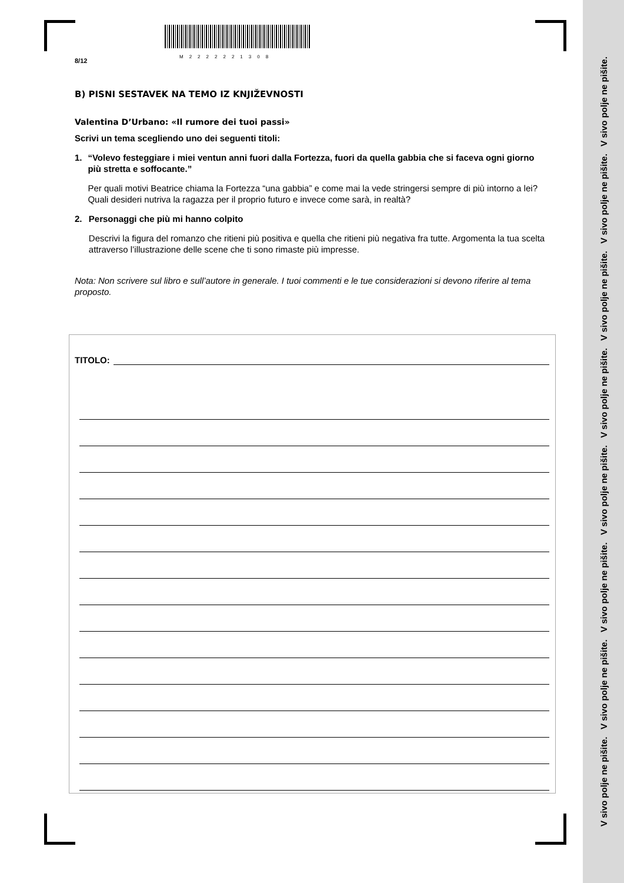M2222221308
8/12
B) PISNI SESTAVEK NA TEMO IZ KNJIŽEVNOSTI
Valentina D’Urbano: «Il rumore dei tuoi passi»
Scrivi un tema scegliendo uno dei seguenti titoli:
1.
“Volevo festeggiare i miei ventun anni fuori dalla Fortezza, fuori da quella gabbia che si faceva ogni giorno più stretta e soffocante.”
Per quali motivi Beatrice chiama la Fortezza “una gabbia” e come mai la vede stringersi sempre di più intorno a lei? Quali desideri nutriva la ragazza per il proprio futuro e invece come sarà, in realtà?
2.
Personaggi che più mi hanno colpito
Descrivi la figura del romanzo che ritieni più positiva e quella che ritieni più negativa fra tutte. Argomenta la tua scelta attraverso l’illustrazione delle scene che ti sono rimaste più impresse.
Nota: Non scrivere sul libro e sull’autore in generale. I tuoi commenti e le tue considerazioni si devono riferire al tema proposto.
TITOLO:
V sivo polje ne pišite. V sivo polje ne pišite. V sivo polje ne pišite. V sivo polje ne pišite. V sivo polje ne pišite. V sivo polje ne pišite. V sivo polje ne pišite. V sivo polje ne pišite.